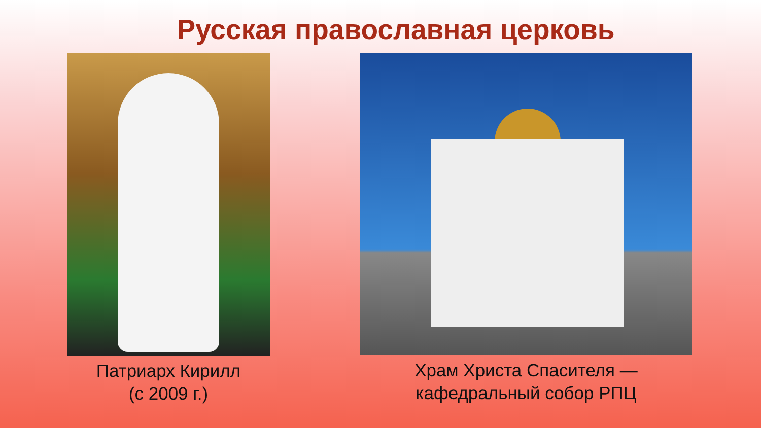Русская православная церковь
Патриарх Кирилл
(с 2009 г.)
Храм Христа Спасителя —
кафедральный собор РПЦ